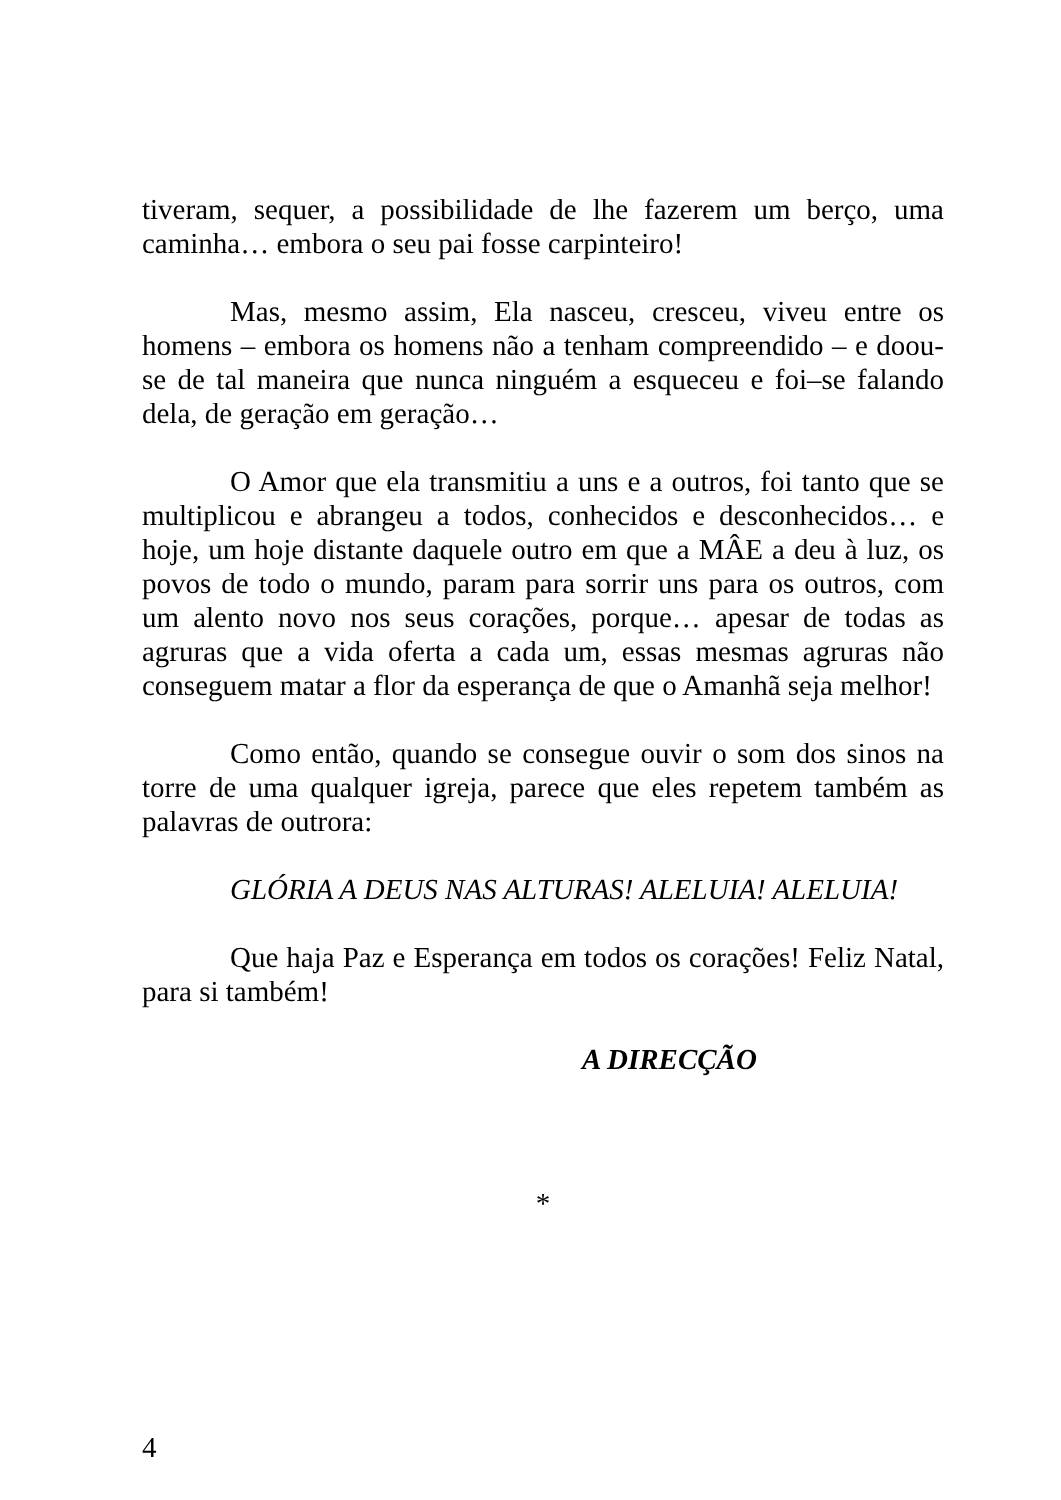tiveram, sequer, a possibilidade de lhe fazerem um berço, uma caminha… embora o seu pai fosse carpinteiro!
Mas, mesmo assim, Ela nasceu, cresceu, viveu entre os homens – embora os homens não a tenham compreendido – e doou-se de tal maneira que nunca ninguém a esqueceu e foi–se falando dela, de geração em geração…
O Amor que ela transmitiu a uns e a outros, foi tanto que se multiplicou e abrangeu a todos, conhecidos e desconhecidos… e hoje, um hoje distante daquele outro em que a MÂE a deu à luz, os povos de todo o mundo, param para sorrir uns para os outros, com um alento novo nos seus corações, porque… apesar de todas as agruras que a vida oferta a cada um, essas mesmas agruras não conseguem matar a flor da esperança de que o Amanhã seja melhor!
Como então, quando se consegue ouvir o som dos sinos na torre de uma qualquer igreja, parece que eles repetem também as palavras de outrora:
GLÓRIA A DEUS NAS ALTURAS! ALELUIA! ALELUIA!
Que haja Paz e Esperança em todos os corações! Feliz Natal, para si também!
A DIRECÇÃO
*
4